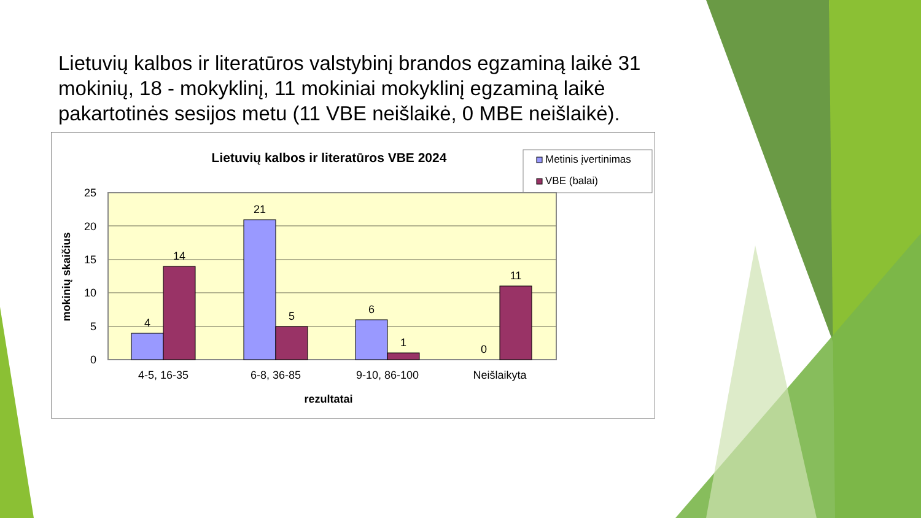Lietuvių kalbos ir literatūros valstybinį brandos egzaminą laikė 31 mokinių, 18 - mokyklinį, 11 mokiniai mokyklinį egzaminą laikė pakartotinės sesijos metu (11 VBE neišlaikė, 0 MBE neišlaikė).
Lietuvių kalbos ir literatūros VBE 2024
Metinis įvertinimas
VBE (balai)
25
20
15
10
5
0
4
14
21
5
6
1
0
11
4-5, 16-35
6-8, 36-85
9-10, 86-100
Neišlaikyta
rezultatai
mokinių skaičius